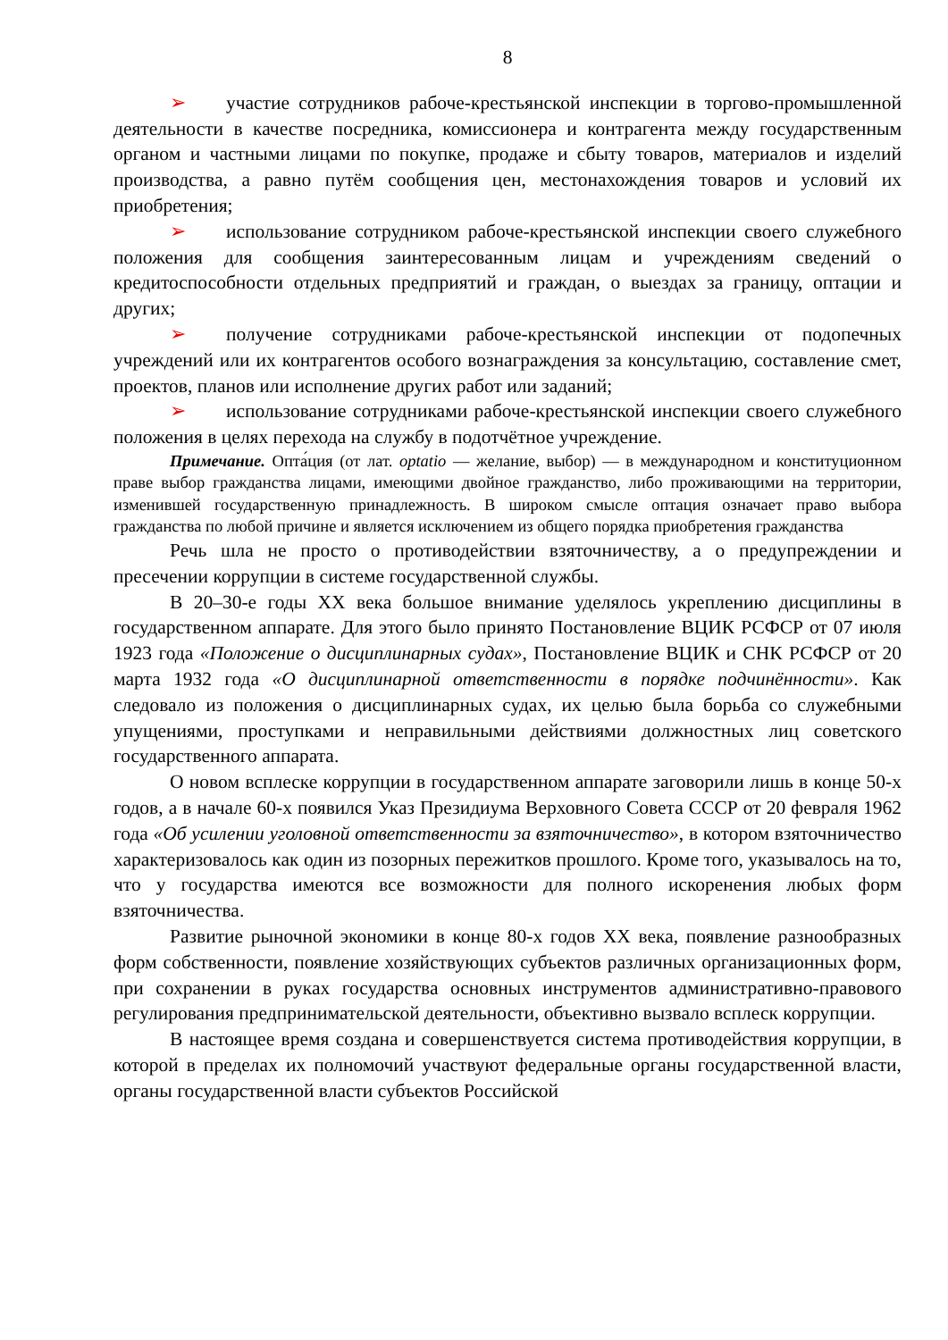8
➢ участие сотрудников рабоче-крестьянской инспекции в торгово-промышленной деятельности в качестве посредника, комиссионера и контрагента между государственным органом и частными лицами по покупке, продаже и сбыту товаров, материалов и изделий производства, а равно путём сообщения цен, местонахождения товаров и условий их приобретения;
➢ использование сотрудником рабоче-крестьянской инспекции своего служебного положения для сообщения заинтересованным лицам и учреждениям сведений о кредитоспособности отдельных предприятий и граждан, о выездах за границу, оптации и других;
➢ получение сотрудниками рабоче-крестьянской инспекции от подопечных учреждений или их контрагентов особого вознаграждения за консультацию, составление смет, проектов, планов или исполнение других работ или заданий;
➢ использование сотрудниками рабоче-крестьянской инспекции своего служебного положения в целях перехода на службу в подотчётное учреждение.
Примечание. Опта́ция (от лат. optatio — желание, выбор) — в международном и конституционном праве выбор гражданства лицами, имеющими двойное гражданство, либо проживающими на территории, изменившей государственную принадлежность. В широком смысле оптация означает право выбора гражданства по любой причине и является исключением из общего порядка приобретения гражданства
Речь шла не просто о противодействии взяточничеству, а о предупреждении и пресечении коррупции в системе государственной службы.
В 20–30-е годы XX века большое внимание уделялось укреплению дисциплины в государственном аппарате. Для этого было принято Постановление ВЦИК РСФСР от 07 июля 1923 года «Положение о дисциплинарных судах», Постановление ВЦИК и СНК РСФСР от 20 марта 1932 года «О дисциплинарной ответственности в порядке подчинённости». Как следовало из положения о дисциплинарных судах, их целью была борьба со служебными упущениями, проступками и неправильными действиями должностных лиц советского государственного аппарата.
О новом всплеске коррупции в государственном аппарате заговорили лишь в конце 50-х годов, а в начале 60-х появился Указ Президиума Верховного Совета СССР от 20 февраля 1962 года «Об усилении уголовной ответственности за взяточничество», в котором взяточничество характеризовалось как один из позорных пережитков прошлого. Кроме того, указывалось на то, что у государства имеются все возможности для полного искоренения любых форм взяточничества.
Развитие рыночной экономики в конце 80-х годов XX века, появление разнообразных форм собственности, появление хозяйствующих субъектов различных организационных форм, при сохранении в руках государства основных инструментов административно-правового регулирования предпринимательской деятельности, объективно вызвало всплеск коррупции.
В настоящее время создана и совершенствуется система противодействия коррупции, в которой в пределах их полномочий участвуют федеральные органы государственной власти, органы государственной власти субъектов Российской